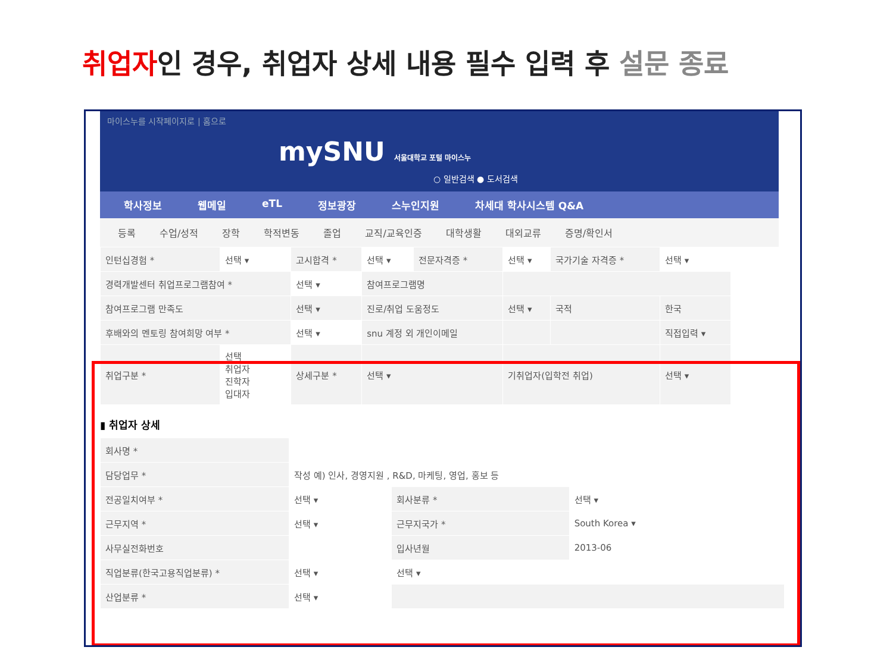취업자인 경우, 취업자 상세 내용 필수 입력 후 설문 종료
마이스누를 시작페이지로 | 홈으로
mySNU 서울대학교 포털 마이스누
○ 일반검색 ● 도서검색
학사정보 웹메일 eTL 정보광장 스누인지원 차세대 학사시스템 Q&A
등록 수업/성적 장학 학적변동 졸업 교직/교육인증 대학생활 대외교류 증명/확인서
| 인턴십경험 * | 선택 ▾ | 고시합격 * | 선택 ▾ | 전문자격증 * | 선택 ▾ | 국가기술 자격증 * | 선택 ▾ |
| 경력개발센터 취업프로그램참여 * | | 선택 ▾ | 참여프로그램명 | | | | |
| 참여프로그램 만족도 | | 선택 ▾ | 진로/취업 도움정도 | | 선택 ▾ | 국적 | 한국 |
| 후배와의 멘토링 참여희망 여부 * | | 선택 ▾ | snu 계정 외 개인이메일 | | | | 직접입력 ▾ |
| 취업구분 * | 선택 취업자 진학자 입대자 | 상세구분 * | 선택 ▾ | | 기취업자(입학전 취업) | | 선택 ▾ |
▮ 취업자 상세
| 회사명 * | | | |
| 담당업무 * | 작성 예) 인사, 경영지원 , R&D, 마케팅, 영업, 홍보 등 | | |
| 전공일치여부 * | 선택 ▾ | 회사분류 * | 선택 ▾ |
| 근무지역 * | 선택 ▾ | 근무지국가 * | South Korea ▾ |
| 사무실전화번호 | | 입사년월 | 2013-06 |
| 직업분류(한국고용직업분류) * | 선택 ▾ | 선택 ▾ | |
| 산업분류 * | 선택 ▾ | | |